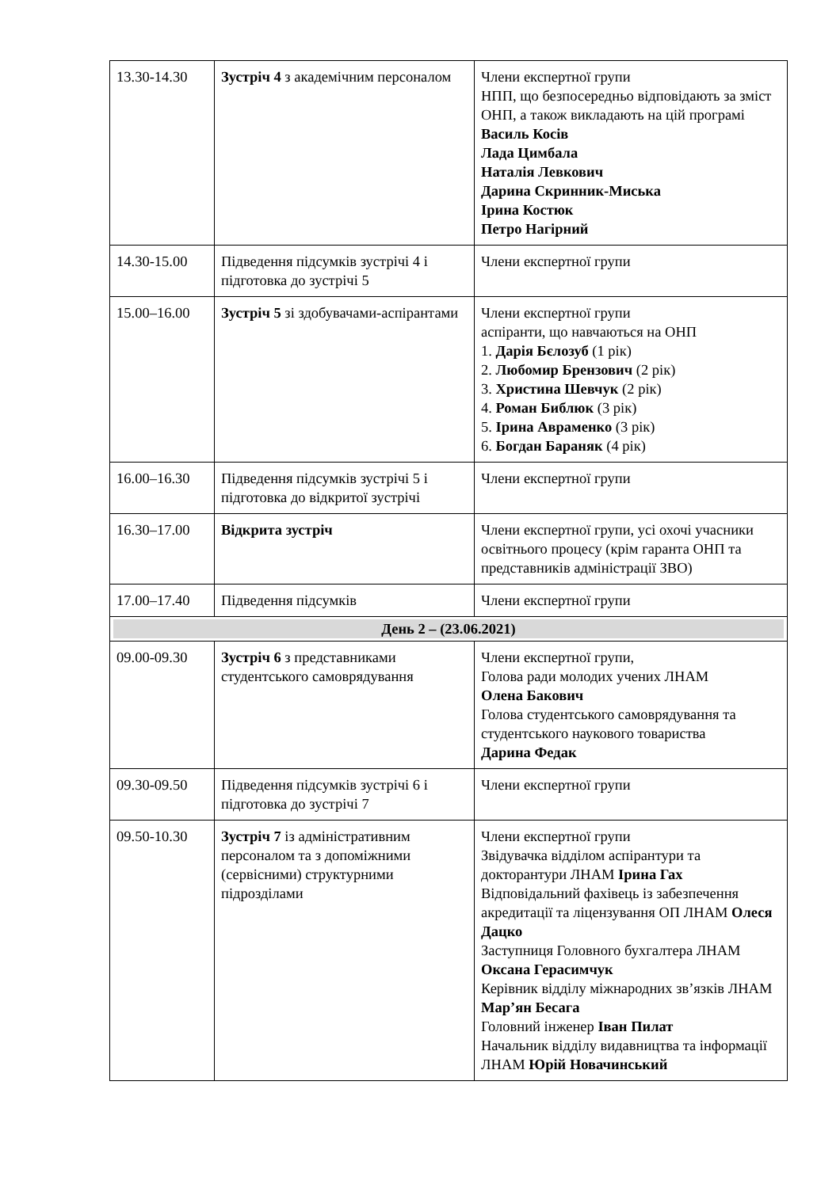| 13.30-14.30 | Зустріч 4 з академічним персоналом | Члени експертної групи НПП, що безпосередньо відповідають за зміст ОНП, а також викладають на цій програмі Василь Косів Лада Цимбала Наталія Левкович Дарина Скринник-Миська Ірина Костюк Петро Нагірний |
| 14.30-15.00 | Підведення підсумків зустрічі 4 і підготовка до зустрічі 5 | Члени експертної групи |
| 15.00–16.00 | Зустріч 5 зі здобувачами-аспірантами | Члени експертної групи аспіранти, що навчаються на ОНП 1. Дарія Бєлозуб (1 рік) 2. Любомир Брензович (2 рік) 3. Христина Шевчук (2 рік) 4. Роман Библюк (3 рік) 5. Ірина Авраменко (3 рік) 6. Богдан Бараняк (4 рік) |
| 16.00–16.30 | Підведення підсумків зустрічі 5 і підготовка до відкритої зустрічі | Члени експертної групи |
| 16.30–17.00 | Відкрита зустріч | Члени експертної групи, усі охочі учасники освітнього процесу (крім гаранта ОНП та представників адміністрації ЗВО) |
| 17.00–17.40 | Підведення підсумків | Члени експертної групи |
| День 2 – (23.06.2021) | | |
| 09.00-09.30 | Зустріч 6 з представниками студентського самоврядування | Члени експертної групи, Голова ради молодих учених ЛНАМ Олена Бакович Голова студентського самоврядування та студентського наукового товариства Дарина Федак |
| 09.30-09.50 | Підведення підсумків зустрічі 6 і підготовка до зустрічі 7 | Члени експертної групи |
| 09.50-10.30 | Зустріч 7 із адміністративним персоналом та з допоміжними (сервісними) структурними підрозділами | Члени експертної групи Звідувачка відділом аспірантури та докторантури ЛНАМ Ірина Гах Відповідальний фахівець із забезпечення акредитації та ліцензування ОП ЛНАМ Олеся Дацко Заступниця Головного бухгалтера ЛНАМ Оксана Герасимчук Керівник відділу міжнародних зв’язків ЛНАМ Мар’ян Бесага Головний інженер Іван Пилат Начальник відділу видавництва та інформації ЛНАМ Юрій Новачинський |